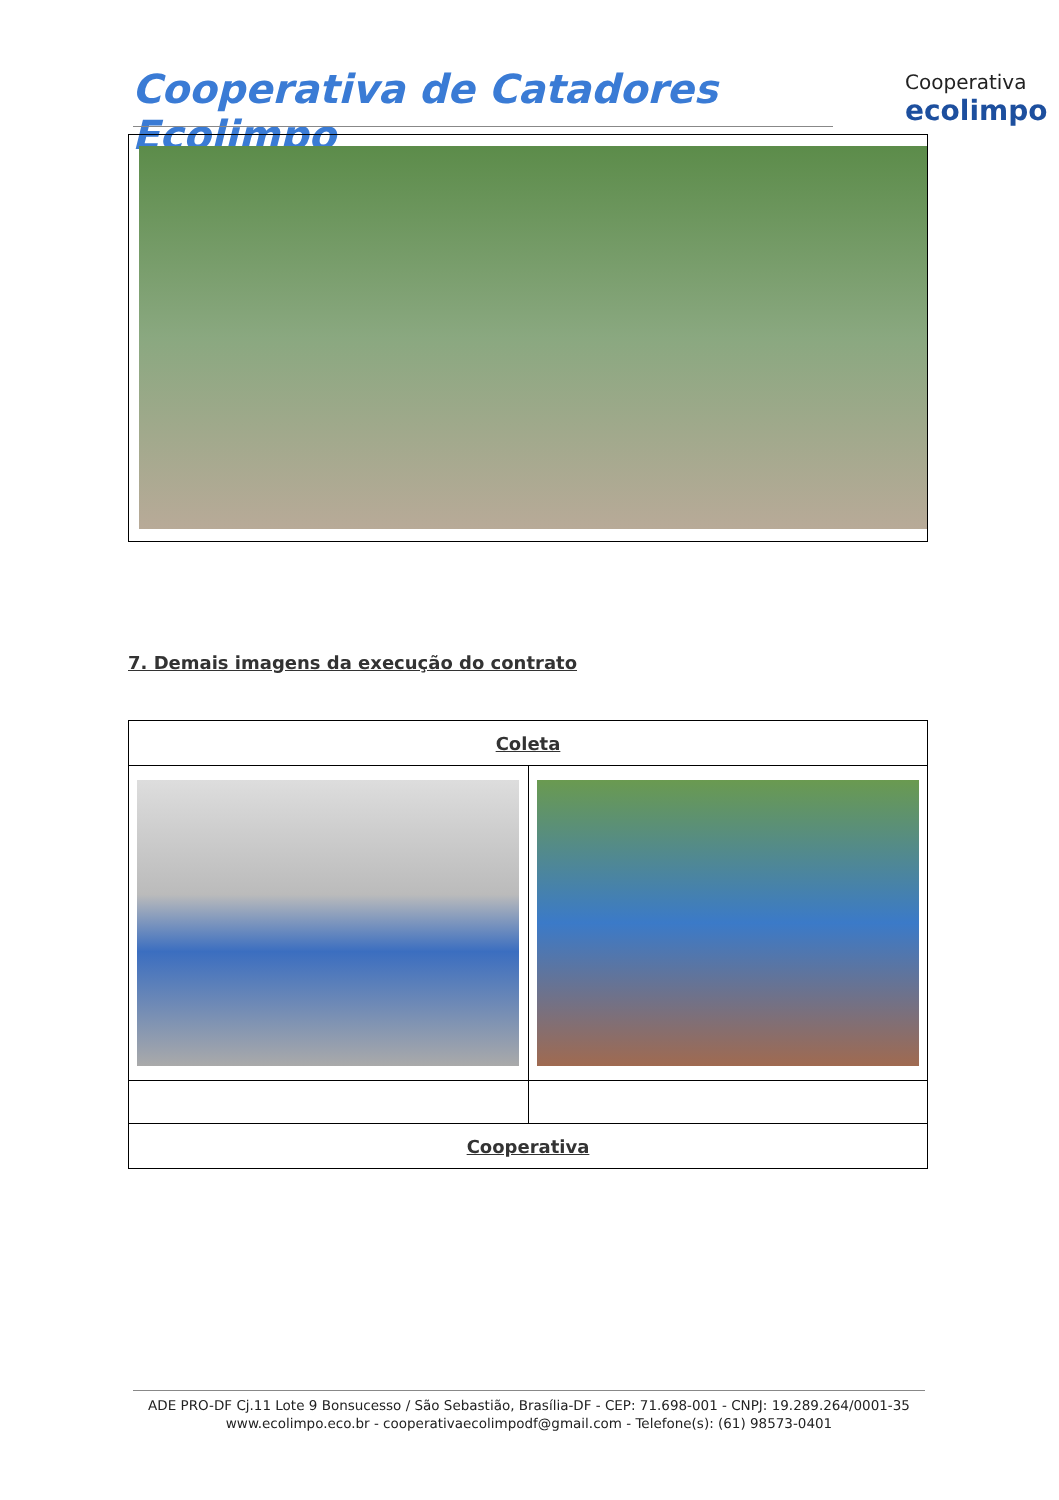Cooperativa de Catadores Ecolimpo
Cooperativa
ecolimpo
7. Demais imagens da execução do contrato
| Coleta | |
| --- | --- |
| Cooperativa | |
ADE PRO-DF Cj.11 Lote 9 Bonsucesso / São Sebastião, Brasília-DF - CEP: 71.698-001 - CNPJ: 19.289.264/0001-35
www.ecolimpo.eco.br - cooperativaecolimpodf@gmail.com - Telefone(s): (61) 98573-0401